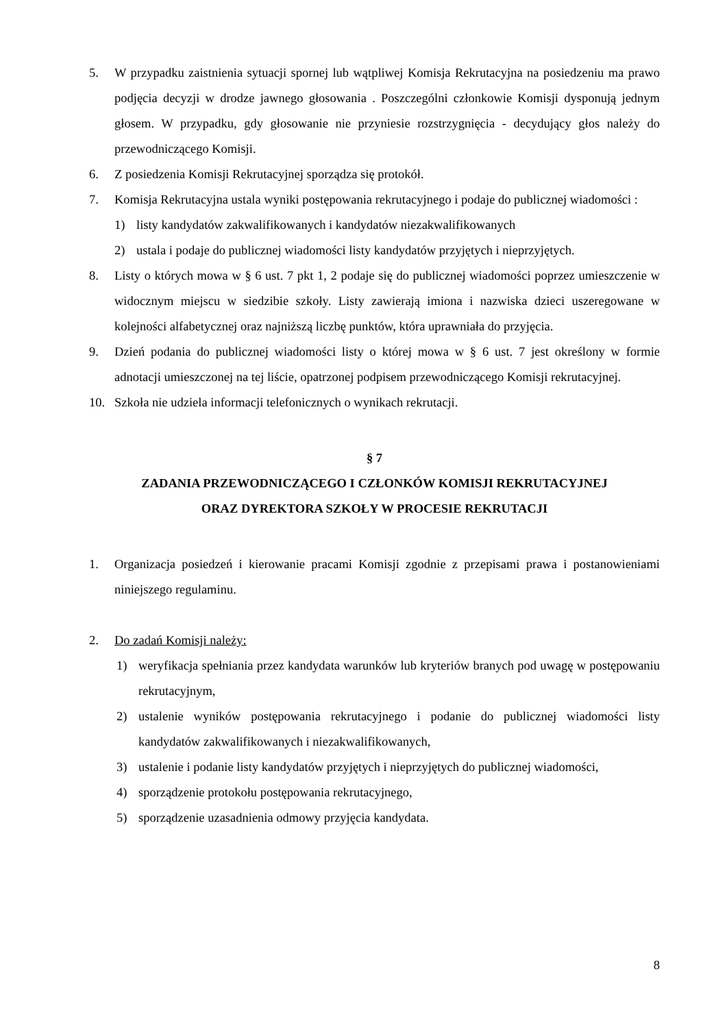5. W przypadku zaistnienia sytuacji spornej lub wątpliwej Komisja Rekrutacyjna na posiedzeniu ma prawo podjęcia decyzji w drodze jawnego głosowania . Poszczególni członkowie Komisji dysponują jednym głosem. W przypadku, gdy głosowanie nie przyniesie rozstrzygnięcia - decydujący głos należy do przewodniczącego Komisji.
6. Z posiedzenia Komisji Rekrutacyjnej sporządza się protokół.
7. Komisja Rekrutacyjna ustala wyniki postępowania rekrutacyjnego i podaje do publicznej wiadomości :
1) listy kandydatów zakwalifikowanych i kandydatów niezakwalifikowanych
2) ustala i podaje do publicznej wiadomości listy kandydatów przyjętych i nieprzyjętych.
8. Listy o których mowa w § 6 ust. 7 pkt 1, 2 podaje się do publicznej wiadomości poprzez umieszczenie w widocznym miejscu w siedzibie szkoły. Listy zawierają imiona i nazwiska dzieci uszeregowane w kolejności alfabetycznej oraz najniższą liczbę punktów, która uprawniała do przyjęcia.
9. Dzień podania do publicznej wiadomości listy o której mowa w § 6 ust. 7 jest określony w formie adnotacji umieszczonej na tej liście, opatrzonej podpisem przewodniczącego Komisji rekrutacyjnej.
10. Szkoła nie udziela informacji telefonicznych o wynikach rekrutacji.
§ 7
ZADANIA PRZEWODNICZĄCEGO I CZŁONKÓW KOMISJI REKRUTACYJNEJ
ORAZ DYREKTORA SZKOŁY W PROCESIE REKRUTACJI
1. Organizacja posiedzeń i kierowanie pracami Komisji zgodnie z przepisami prawa i postanowieniami niniejszego regulaminu.
2. Do zadań Komisji należy:
1) weryfikacja spełniania przez kandydata warunków lub kryteriów branych pod uwagę w postępowaniu rekrutacyjnym,
2) ustalenie wyników postępowania rekrutacyjnego i podanie do publicznej wiadomości listy kandydatów zakwalifikowanych i niezakwalifikowanych,
3) ustalenie i podanie listy kandydatów przyjętych i nieprzyjętych do publicznej wiadomości,
4) sporządzenie protokołu postępowania rekrutacyjnego,
5) sporządzenie uzasadnienia odmowy przyjęcia kandydata.
8